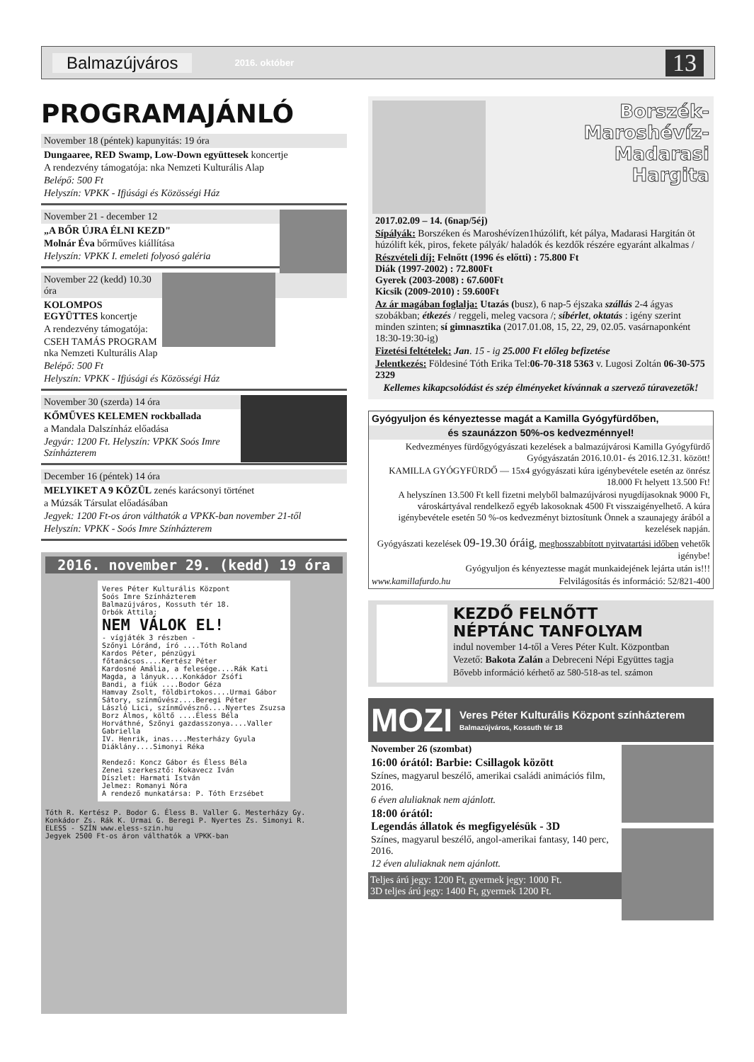Balmazújváros 2016. október 13
PROGRAMAJÁNLÓ
November 18 (péntek) kapunyitás: 19 óra
Dungaaree, RED Swamp, Low-Down együttesek koncertje
A rendezvény támogatója: nka Nemzeti Kulturális Alap
Belépő: 500 Ft
Helyszín: VPKK - Ifjúsági és Közösségi Ház
November 21 - december 12
„A BŐR ÚJRA ÉLNI KEZD"
Molnár Éva bőrműves kiállítása
Helyszín: VPKK I. emeleti folyosó galéria
November 22 (kedd) 10.30 óra
KOLOMPOS EGYÜTTES koncertje
A rendezvény támogatója:
CSEH TAMÁS PROGRAM nka Nemzeti Kulturális Alap
Belépő: 500 Ft
Helyszín: VPKK - Ifjúsági és Közösségi Ház
November 30 (szerda) 14 óra
KŐMŰVES KELEMEN rockballada
a Mandala Dalszínház előadása
Jegyár: 1200 Ft. Helyszín: VPKK Soós Imre Színházterem
December 16 (péntek) 14 óra
MELYIKET A 9 KÖZÜL zenés karácsonyi történet
a Múzsák Társulat előadásában
Jegyek: 1200 Ft-os áron válthatók a VPKK-ban november 21-től
Helyszín: VPKK - Soós Imre Színházterem
2016. november 29. (kedd) 19 óra
Veres Péter Kulturális Központ
Soós Imre Színházterem
Balmazújváros, Kossuth tér 18.
Orbók Attila:
NEM VÁLOK EL!
- vígjáték 3 részben -
Szőnyi Lóránd, író ....Tóth Roland
Kardos Péter, pénzügyi főtanácsos....Kertész Péter
Kardosné Amália, a felesége....Rák Kati
Magda, a lányuk....Konkádor Zsófi
Bandi, a fiúk ....Bodor Géza
Hamvay Zsolt, földbirtokos....Urmai Gábor
Sátory, színművész....Beregi Péter
László Lici, színművésznő....Nyertes Zsuzsa
Borz Álmos, költő ....Éless Béla
Horváthné, Szőnyi gazdasszonya....Valler Gabriella
IV. Henrik, inas....Mesterházy Gyula
Diáklány....Simonyi Réka
Rendező: Koncz Gábor és Éless Béla
Zenei szerkesztő: Kokavecz Iván
Díszlet: Harmati István
Jelmez: Romanyi Nóra
A rendező munkatársa: P. Tóth Erzsébet
Tóth R. Kertész P. Bodor G. Éless B. Valler G. Mesterházy Gy. Konkádor Zs. Rák K. Urmai G. Beregi P. Nyertes Zs. Simonyi R.
ELESS - SZÍN www.eless-szin.hu
Jegyek 2500 Ft-os áron válthatók a VPKK-ban
Borszék-
Maroshévíz-
Madarasi
Hargita
2017.02.09 – 14. (6nap/5éj)
Sípályák: Borszéken és Maroshévízen1húzólift, két pálya, Madarasi Hargitán öt húzólift kék, piros, fekete pályák/ haladók és kezdők részére egyaránt alkalmas /
Részvételi díj: Felnőtt (1996 és előtti) : 75.800 Ft
Diák (1997-2002) : 72.800Ft
Gyerek (2003-2008) : 67.600Ft
Kicsik (2009-2010) : 59.600Ft
Az ár magában foglalja: Utazás (busz), 6 nap-5 éjszaka szállás 2-4 ágyas szobákban; étkezés / reggeli, meleg vacsora /; síbérlet, oktatás : igény szerint minden szinten; sí gimnasztika (2017.01.08, 15, 22, 29, 02.05. vasárnaponként 18:30-19:30-ig)
Fizetési feltételek: Jan. 15 - ig 25.000 Ft előleg befizetése
Jelentkezés: Földesiné Tóth Erika Tel:06-70-318 5363 v. Lugosi Zoltán 06-30-575 2329
Kellemes kikapcsolódást és szép élményeket kívánnak a szervező túravezetők!
Gyógyuljon és kényeztesse magát a Kamilla Gyógyfürdőben,
és szaunázzon 50%-os kedvezménnyel!
Kedvezményes fürdőgyógyászati kezelések a balmazújvárosi Kamilla Gyógyfürdő Gyógyászatán 2016.10.01- és 2016.12.31. között!
KAMILLA GYÓGYFÜRDŐ — 15x4 gyógyászati kúra igénybevétele esetén az önrész 18.000 Ft helyett 13.500 Ft!
A helyszínen 13.500 Ft kell fizetni melyből balmazújvárosi nyugdíjasoknak 9000 Ft, városkártyával rendelkező egyéb lakosoknak 4500 Ft visszaigényelhető. A kúra igénybevétele esetén 50 %-os kedvezményt biztosítunk Önnek a szaunajegy árából a kezelések napján.
Gyógyászati kezelések 09-19.30 óráig, meghosszabbított nyitvatartási időben vehetők igénybe!
Gyógyuljon és kényeztesse magát munkaidejének lejárta után is!!!
www.kamillafurdo.hu Felvilágosítás és információ: 52/821-400
KEZDŐ FELNŐTT
NÉPTÁNC TANFOLYAM
indul november 14-től a Veres Péter Kult. Központban
Vezető: Bakota Zalán a Debreceni Népi Együttes tagja
Bővebb információ kérhető az 580-518-as tel. számon
MOZI Veres Péter Kulturális Központ színházterem
Balmazújváros, Kossuth tér 18
November 26 (szombat)
16:00 órától: Barbie: Csillagok között
Színes, magyarul beszélő, amerikai családi animációs film, 2016.
6 éven aluliaknak nem ajánlott.
18:00 órától:
Legendás állatok és megfigyelésük - 3D
Színes, magyarul beszélő, angol-amerikai fantasy, 140 perc, 2016.
12 éven aluliaknak nem ajánlott.
Teljes árú jegy: 1200 Ft, gyermek jegy: 1000 Ft.
3D teljes árú jegy: 1400 Ft, gyermek 1200 Ft.